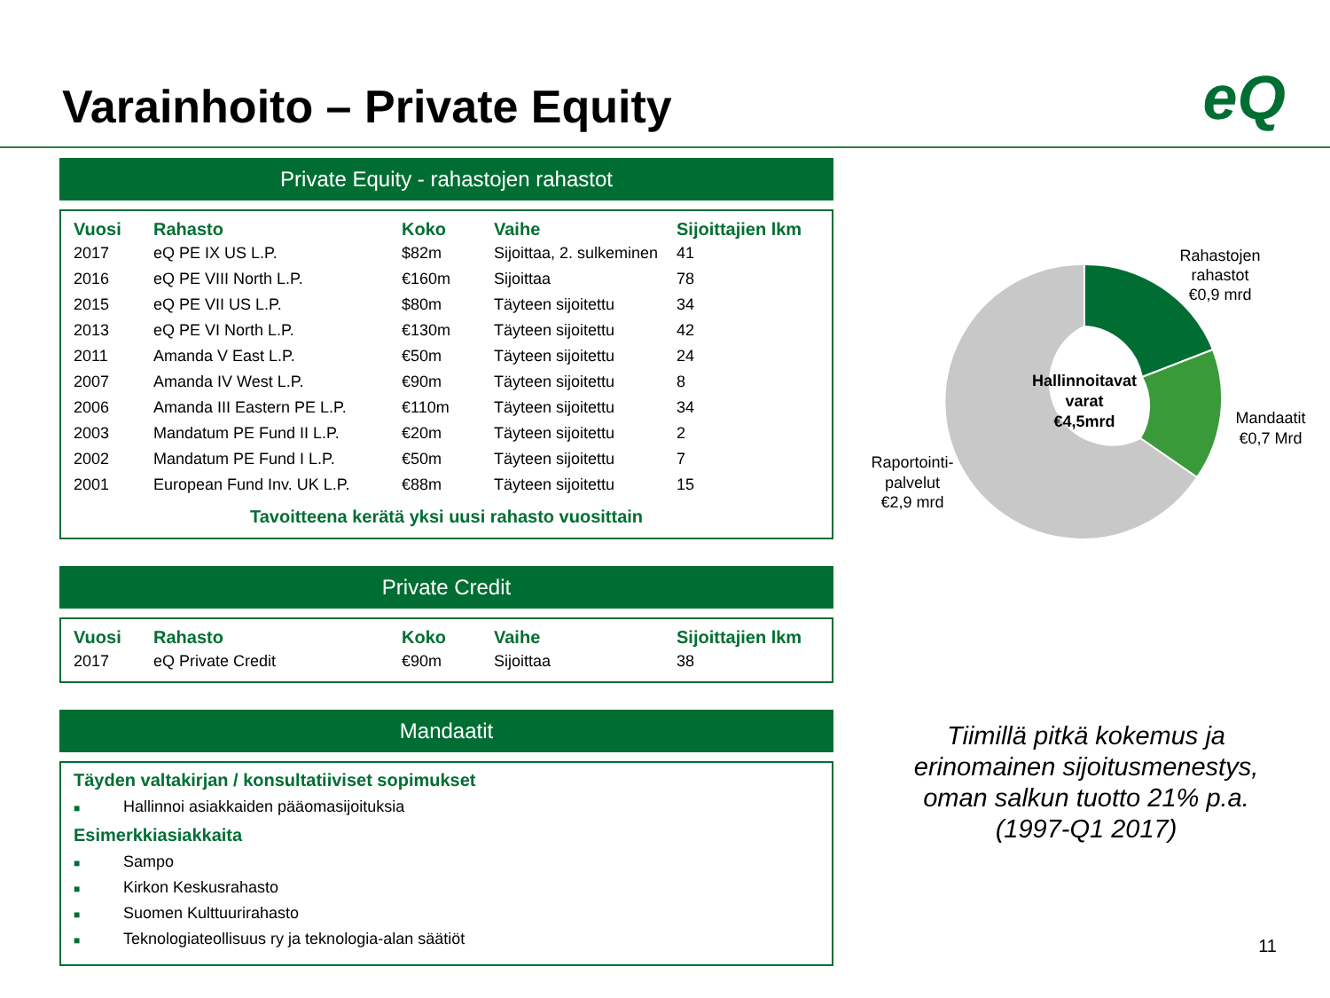Varainhoito – Private Equity eQ
Private Equity - rahastojen rahastot
| Vuosi | Rahasto | Koko | Vaihe | Sijoittajien lkm |
| --- | --- | --- | --- | --- |
| 2017 | eQ PE IX US L.P. | $82m | Sijoittaa, 2. sulkeminen | 41 |
| 2016 | eQ PE VIII North L.P. | €160m | Sijoittaa | 78 |
| 2015 | eQ PE VII US L.P. | $80m | Täyteen sijoitettu | 34 |
| 2013 | eQ PE VI North L.P. | €130m | Täyteen sijoitettu | 42 |
| 2011 | Amanda V East L.P. | €50m | Täyteen sijoitettu | 24 |
| 2007 | Amanda IV West L.P. | €90m | Täyteen sijoitettu | 8 |
| 2006 | Amanda III Eastern PE L.P. | €110m | Täyteen sijoitettu | 34 |
| 2003 | Mandatum PE Fund II L.P. | €20m | Täyteen sijoitettu | 2 |
| 2002 | Mandatum PE Fund I L.P. | €50m | Täyteen sijoitettu | 7 |
| 2001 | European Fund Inv. UK L.P. | €88m | Täyteen sijoitettu | 15 |
Tavoitteena kerätä yksi uusi rahasto vuosittain
Private Credit
| Vuosi | Rahasto | Koko | Vaihe | Sijoittajien lkm |
| --- | --- | --- | --- | --- |
| 2017 | eQ Private Credit | €90m | Sijoittaa | 38 |
Mandaatit
Täyden valtakirjan / konsultatiiviset sopimukset
■ Hallinnoi asiakkaiden pääomasijoituksia
Esimerkkiasiakkaita
■ Sampo
■ Kirkon Keskusrahasto
■ Suomen Kulttuurirahasto
■ Teknologiateollisuus ry ja teknologia-alan säätiöt
Hallinnoitavat
varat
€4,5mrd
Rahastojen
rahastot
€0,9 mrd
Mandaatit
€0,7 Mrd
Raportointi-
palvelut
€2,9 mrd
Tiimillä pitkä kokemus ja erinomainen sijoitusmenestys, oman salkun tuotto 21% p.a. (1997-Q1 2017)
11